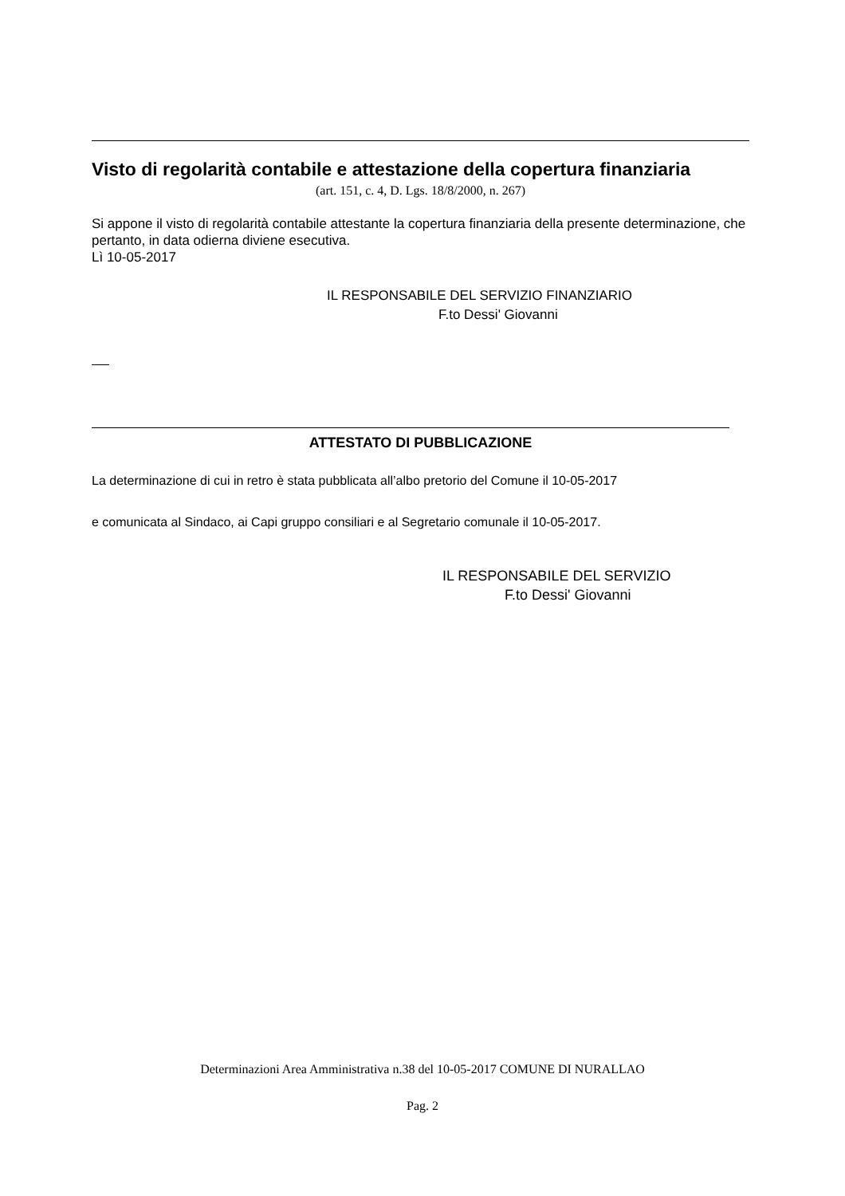Visto di regolarità contabile e attestazione della copertura finanziaria
(art. 151, c. 4, D. Lgs. 18/8/2000, n. 267)
Si appone il visto di regolarità contabile attestante la copertura finanziaria della presente determinazione, che pertanto, in data odierna diviene esecutiva.
Lì 10-05-2017
IL RESPONSABILE DEL SERVIZIO FINANZIARIO
F.to Dessi' Giovanni
ATTESTATO DI PUBBLICAZIONE
La determinazione di cui in retro è stata pubblicata all’albo pretorio del Comune il 10-05-2017
e comunicata al Sindaco, ai Capi gruppo consiliari e al Segretario comunale il 10-05-2017.
IL RESPONSABILE DEL SERVIZIO
F.to Dessi' Giovanni
Determinazioni Area Amministrativa n.38 del 10-05-2017 COMUNE DI NURALLAO
Pag. 2